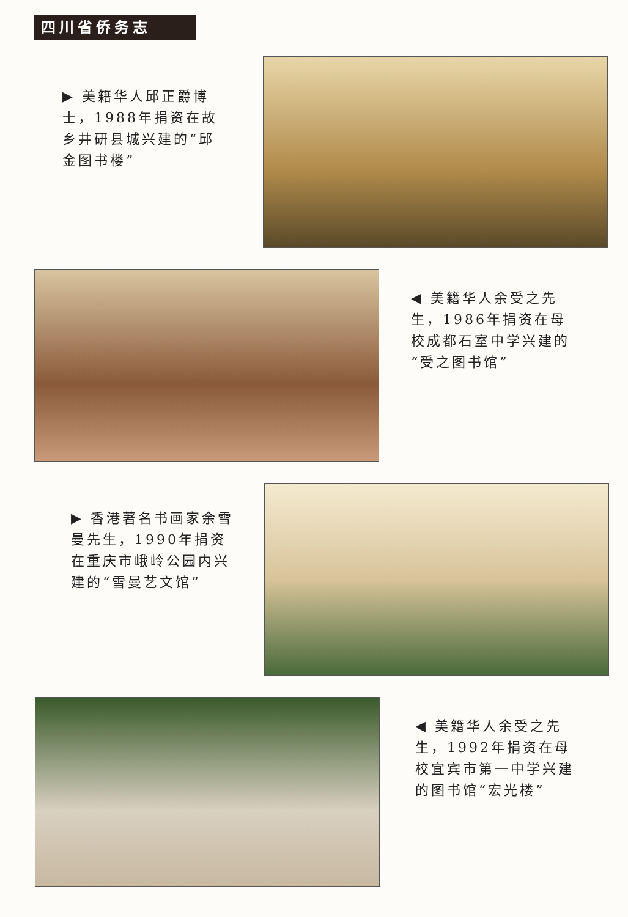四川省侨务志
▶ 美籍华人邱正爵博士，1988年捐资在故乡井研县城兴建的“邱金图书楼”
◀ 美籍华人余受之先生，1986年捐资在母校成都石室中学兴建的“受之图书馆”
▶ 香港著名书画家余雪曼先生，1990年捐资在重庆市峨岭公园内兴建的“雪曼艺文馆”
◀ 美籍华人余受之先生，1992年捐资在母校宜宾市第一中学兴建的图书馆“宏光楼”